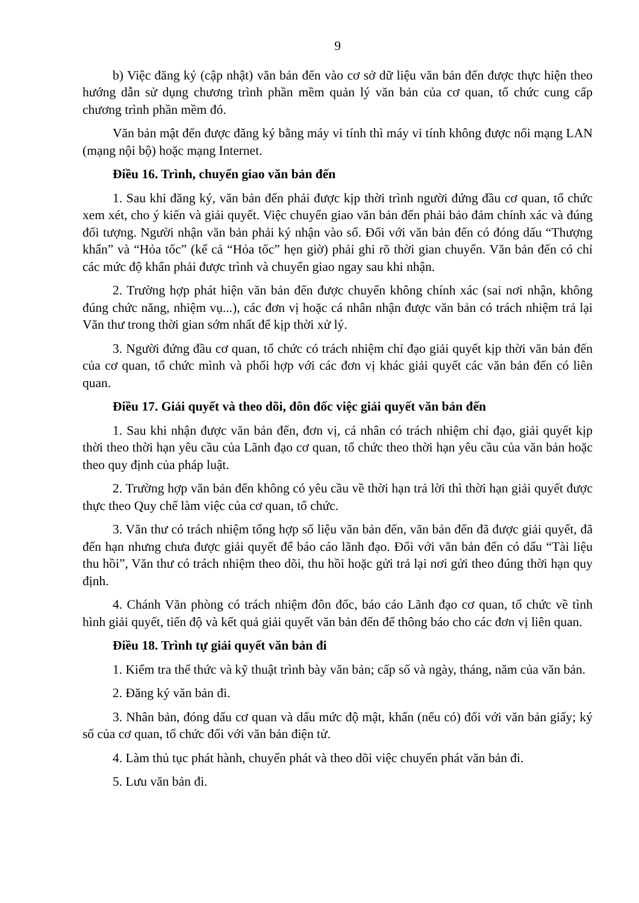9
b) Việc đăng ký (cập nhật) văn bản đến vào cơ sở dữ liệu văn bản đến được thực hiện theo hướng dẫn sử dụng chương trình phần mềm quản lý văn bản của cơ quan, tổ chức cung cấp chương trình phần mềm đó.
Văn bản mật đến được đăng ký bằng máy vi tính thì máy vi tính không được nối mạng LAN (mạng nội bộ) hoặc mạng Internet.
Điều 16. Trình, chuyển giao văn bản đến
1. Sau khi đăng ký, văn bản đến phải được kịp thời trình người đứng đầu cơ quan, tổ chức xem xét, cho ý kiến và giải quyết. Việc chuyển giao văn bản đến phải bảo đảm chính xác và đúng đối tượng. Người nhận văn bản phải ký nhận vào sổ. Đối với văn bản đến có đóng dấu “Thượng khẩn” và “Hỏa tốc” (kể cả “Hỏa tốc” hẹn giờ) phải ghi rõ thời gian chuyển. Văn bản đến có chỉ các mức độ khẩn phải được trình và chuyển giao ngay sau khi nhận.
2. Trường hợp phát hiện văn bản đến được chuyển không chính xác (sai nơi nhận, không đúng chức năng, nhiệm vụ...), các đơn vị hoặc cá nhân nhận được văn bản có trách nhiệm trả lại Văn thư trong thời gian sớm nhất để kịp thời xử lý.
3. Người đứng đầu cơ quan, tổ chức có trách nhiệm chỉ đạo giải quyết kịp thời văn bản đến của cơ quan, tổ chức mình và phối hợp với các đơn vị khác giải quyết các văn bản đến có liên quan.
Điều 17. Giải quyết và theo dõi, đôn đốc việc giải quyết văn bản đến
1. Sau khi nhận được văn bản đến, đơn vị, cá nhân có trách nhiệm chỉ đạo, giải quyết kịp thời theo thời hạn yêu cầu của Lãnh đạo cơ quan, tổ chức theo thời hạn yêu cầu của văn bản hoặc theo quy định của pháp luật.
2. Trường hợp văn bản đến không có yêu cầu về thời hạn trả lời thì thời hạn giải quyết được thực theo Quy chế làm việc của cơ quan, tổ chức.
3. Văn thư có trách nhiệm tổng hợp số liệu văn bản đến, văn bản đến đã được giải quyết, đã đến hạn nhưng chưa được giải quyết để báo cáo lãnh đạo. Đối với văn bản đến có dấu “Tài liệu thu hồi”, Văn thư có trách nhiệm theo dõi, thu hồi hoặc gửi trả lại nơi gửi theo đúng thời hạn quy định.
4. Chánh Văn phòng có trách nhiệm đôn đốc, báo cáo Lãnh đạo cơ quan, tổ chức về tình hình giải quyết, tiến độ và kết quả giải quyết văn bản đến để thông báo cho các đơn vị liên quan.
Điều 18. Trình tự giải quyết văn bản đi
1. Kiểm tra thể thức và kỹ thuật trình bày văn bản; cấp số và ngày, tháng, năm của văn bản.
2. Đăng ký văn bản đi.
3. Nhân bản, đóng dấu cơ quan và dấu mức độ mật, khẩn (nếu có) đối với văn bản giấy; ký số của cơ quan, tổ chức đối với văn bản điện tử.
4. Làm thủ tục phát hành, chuyển phát và theo dõi việc chuyển phát văn bản đi.
5. Lưu văn bản đi.